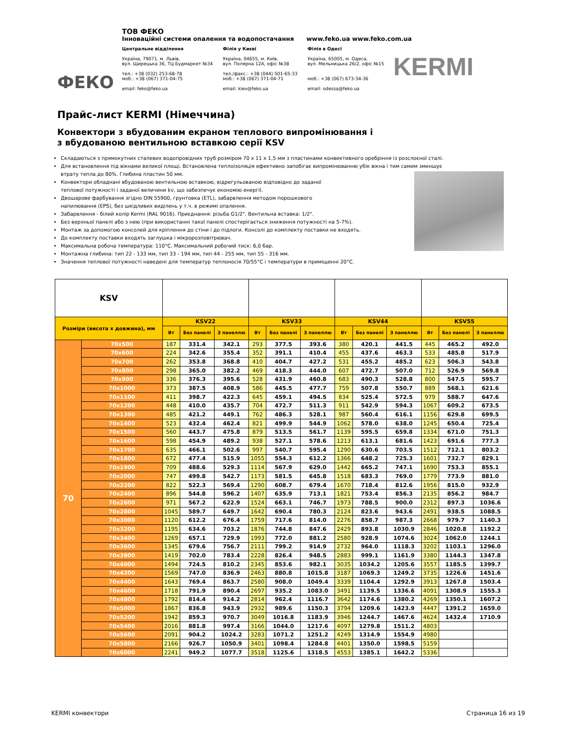ФЕКО
ТОВ ФЕКО
Інноваційні системи опалення та водопостачання www.feko.ua www.feko.com.ua
Центральне відділення
Україна, 79071, м. Львів,
вул. Щирецька 36, ТЦ Будмаркет №34
тел.: +38 (032) 253-68-78
моб.: +38 (067) 371-04-75
email: feko@feko.ua
Філія у Києві
Україна, 04655, м. Київ,
вул. Полярна 12А, офіс №38
тел./факс.: +38 (044) 501-65-33
моб.: +38 (067) 371-04-71
email: kiev@feko.ua
Філія в Одесі
Україна, 65005, м. Одеса,
вул. Мельницька 26/2, офіс №15
моб.: +38 (067) 673-34-36
email: odessa@feko.ua
KERMI
Прайс-лист KERMI (Німеччина)
Конвектори з вбудованим екраном теплового випромінювання і
з вбудованою вентильною вставкою серії KSV
Складаються з прямокутних сталевих водопровідних труб розміром 70 x 11 x 1,5 мм з пластинами конвективного оребріння із розслоєної сталі.
Для встановлення під вікнами великої площі. Встановлена теплоізоляція ефективно запобігає випромінюванню убік вікна і тим самим зменшує втрату тепла до 80%. Глибина пластин 50 мм.
Конвектори обладнані вбудованою вентильною вставкою, відрегульованою відповідно до заданої
теплової потужності і заданої величини kv, що забезпечує економію енергії.
Двошарове фарбування згідно DIN 55900, грунтовка (ETL), забарвлення методом порошкового
напилювання (EPS), без шкідливих виділень у т.ч. в режимі опалення.
Забарвлення - білий колір Kermi (RAL 9016). Приєднання: різьба G1/2". Вентильна вставка: 1/2".
Без верхньої панелі або з нею (при використанні такої панелі спостерігається зниження потужності на 5-7%).
Монтаж за допомогою консолей для кріплення до стіни і до підлоги. Консолі до комплекту поставки не входять.
До комплекту поставки входять заглушка і мікророзповітрювач.
Максимальна робоча температура: 110°C. Максимальний робочий тиск: 6,0 бар.
Монтажна глибина: тип 22 - 133 мм, тип 33 - 194 мм, тип 44 - 255 мм, тип 55 - 316 мм.
Значення теплової потужності наведені для температур теплоносія 70/55°C і температури в приміщенні 20°C.
| KSV | | | | | | | | | | | | | |
| --- | --- | --- | --- | --- | --- | --- | --- | --- | --- | --- | --- | --- | --- |
| Розміри (висота x довжина), мм | | KSV22 | | | KSV33 | | | KSV44 | | | KSV55 | | |
| | | Вт | Без панелі | З панеллю | Вт | Без панелі | З панеллю | Вт | Без панелі | З панеллю | Вт | Без панелі | З панеллю |
| 70 | 70x500 | 187 | 331.4 | 342.1 | 293 | 377.5 | 393.6 | 380 | 420.1 | 441.5 | 445 | 465.2 | 492.0 |
| | 70x600 | 224 | 342.6 | 355.4 | 352 | 391.1 | 410.4 | 455 | 437.6 | 463.3 | 533 | 485.8 | 517.9 |
| | 70x700 | 262 | 353.8 | 368.8 | 410 | 404.7 | 427.2 | 531 | 455.2 | 485.2 | 623 | 506.3 | 543.8 |
| | 70x800 | 298 | 365.0 | 382.2 | 469 | 418.3 | 444.0 | 607 | 472.7 | 507.0 | 712 | 526.9 | 569.8 |
| | 70x900 | 336 | 376.3 | 395.6 | 528 | 431.9 | 460.8 | 683 | 490.3 | 528.8 | 800 | 547.5 | 595.7 |
| | 70x1000 | 373 | 387.5 | 408.9 | 586 | 445.5 | 477.7 | 759 | 507.8 | 550.7 | 889 | 568.1 | 621.6 |
| | 70x1100 | 411 | 398.7 | 422.3 | 645 | 459.1 | 494.5 | 834 | 525.4 | 572.5 | 979 | 588.7 | 647.6 |
| | 70x1200 | 448 | 410.0 | 435.7 | 704 | 472.7 | 511.3 | 911 | 542.9 | 594.3 | 1067 | 609.2 | 673.5 |
| | 70x1300 | 485 | 421.2 | 449.1 | 762 | 486.3 | 528.1 | 987 | 560.4 | 616.1 | 1156 | 629.8 | 699.5 |
| | 70x1400 | 523 | 432.4 | 462.4 | 821 | 499.9 | 544.9 | 1062 | 578.0 | 638.0 | 1245 | 650.4 | 725.4 |
| | 70x1500 | 560 | 443.7 | 475.8 | 879 | 513.5 | 561.7 | 1139 | 595.5 | 659.8 | 1334 | 671.0 | 751.3 |
| | 70x1600 | 598 | 454.9 | 489.2 | 938 | 527.1 | 578.6 | 1213 | 613.1 | 681.6 | 1423 | 691.6 | 777.3 |
| | 70x1700 | 635 | 466.1 | 502.6 | 997 | 540.7 | 595.4 | 1290 | 630.6 | 703.5 | 1512 | 712.1 | 803.2 |
| | 70x1800 | 672 | 477.4 | 515.9 | 1055 | 554.3 | 612.2 | 1366 | 648.2 | 725.3 | 1601 | 732.7 | 829.1 |
| | 70x1900 | 709 | 488.6 | 529.3 | 1114 | 567.9 | 629.0 | 1442 | 665.2 | 747.1 | 1690 | 753.3 | 855.1 |
| | 70x2000 | 747 | 499.8 | 542.7 | 1173 | 581.5 | 645.8 | 1518 | 683.3 | 769.0 | 1779 | 773.9 | 881.0 |
| | 70x2200 | 822 | 522.3 | 569.4 | 1290 | 608.7 | 679.4 | 1670 | 718.4 | 812.6 | 1956 | 815.0 | 932.9 |
| | 70x2400 | 896 | 544.8 | 596.2 | 1407 | 635.9 | 713.1 | 1821 | 753.4 | 856.3 | 2135 | 856.2 | 984.7 |
| | 70x2600 | 971 | 567.2 | 622.9 | 1524 | 663.1 | 746.7 | 1973 | 788.5 | 900.0 | 2312 | 897.3 | 1036.6 |
| | 70x2800 | 1045 | 589.7 | 649.7 | 1642 | 690.4 | 780.3 | 2124 | 823.6 | 943.6 | 2491 | 938.5 | 1088.5 |
| | 70x3000 | 1120 | 612.2 | 676.4 | 1759 | 717.6 | 814.0 | 2276 | 858.7 | 987.3 | 2668 | 979.7 | 1140.3 |
| | 70x3200 | 1195 | 634.6 | 703.2 | 1876 | 744.8 | 847.6 | 2429 | 893.8 | 1030.9 | 2846 | 1020.8 | 1192.2 |
| | 70x3400 | 1269 | 657.1 | 729.9 | 1993 | 772.0 | 881.2 | 2580 | 928.9 | 1074.6 | 3024 | 1062.0 | 1244.1 |
| | 70x3600 | 1345 | 679.6 | 756.7 | 2111 | 799.2 | 914.9 | 2732 | 964.0 | 1118.3 | 3202 | 1103.1 | 1296.0 |
| | 70x3800 | 1419 | 702.0 | 783.4 | 2228 | 826.4 | 948.5 | 2883 | 999.1 | 1161.9 | 3380 | 1144.3 | 1347.8 |
| | 70x4000 | 1494 | 724.5 | 810.2 | 2345 | 853.6 | 982.1 | 3035 | 1034.2 | 1205.6 | 3557 | 1185.5 | 1399.7 |
| | 70x4200 | 1569 | 747.0 | 836.9 | 2463 | 880.8 | 1015.8 | 3187 | 1069.3 | 1249.2 | 3735 | 1226.6 | 1451.6 |
| | 70x4400 | 1643 | 769.4 | 863.7 | 2580 | 908.0 | 1049.4 | 3339 | 1104.4 | 1292.9 | 3913 | 1267.8 | 1503.4 |
| | 70x4600 | 1718 | 791.9 | 890.4 | 2697 | 935.2 | 1083.0 | 3491 | 1139.5 | 1336.6 | 4091 | 1308.9 | 1555.3 |
| | 70x4800 | 1792 | 814.4 | 914.2 | 2814 | 962.4 | 1116.7 | 3642 | 1174.6 | 1380.2 | 4269 | 1350.1 | 1607.2 |
| | 70x5000 | 1867 | 836.8 | 943.9 | 2932 | 989.6 | 1150.3 | 3794 | 1209.6 | 1423.9 | 4447 | 1391.2 | 1659.0 |
| | 70x5200 | 1942 | 859.3 | 970.7 | 3049 | 1016.8 | 1183.9 | 3946 | 1244.7 | 1467.6 | 4624 | 1432.4 | 1710.9 |
| | 70x5400 | 2016 | 881.8 | 997.4 | 3166 | 1044.0 | 1217.6 | 4097 | 1279.8 | 1511.2 | 4803 | | |
| | 70x5600 | 2091 | 904.2 | 1024.2 | 3283 | 1071.2 | 1251.2 | 4249 | 1314.9 | 1554.9 | 4980 | | |
| | 70x5800 | 2166 | 926.7 | 1050.9 | 3401 | 1098.4 | 1284.8 | 4401 | 1350.0 | 1598.5 | 5159 | | |
| | 70x6000 | 2241 | 949.2 | 1077.7 | 3518 | 1125.6 | 1318.5 | 4553 | 1385.1 | 1642.2 | 5336 | | |
KERMI конвектори Страница 16 из 19